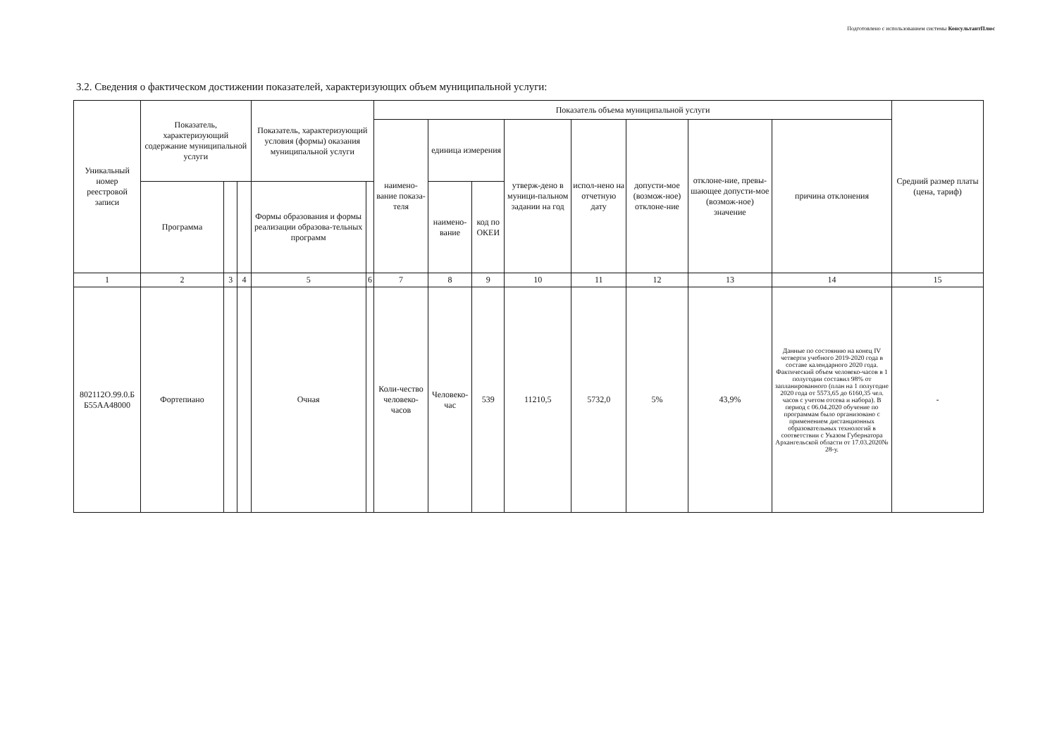Подготовлено с использованием системы КонсультантПлюс
3.2. Сведения о фактическом достижении показателей, характеризующих объем муниципальной услуги:
| Уникальный номер реестровой записи | Показатель, характеризующий содержание муниципальной услуги | | | Показатель, характеризующий условия (формы) оказания муниципальной услуги | | Показатель объема муниципальной услуги | | | | | | | | Средний размер платы (цена, тариф) |
| --- | --- | --- | --- | --- | --- | --- | --- | --- | --- | --- | --- | --- | --- | --- |
| | | | | | | наимено-вание показа-теля | единица измерения | | утверж-дено в муници-пальном задании на год | испол-нено на отчетную дату | допусти-мое (возмож-ное) отклоне-ние | отклоне-ние, превы-шающее допусти-мое (возмож-ное) значение | причина отклонения | |
| | Программа | | | Формы образования и формы реализации образова-тельных программ | | | наимено-вание | код по ОКЕИ | | | | | | |
| 1 | 2 | 3 | 4 | 5 | 6 | 7 | 8 | 9 | 10 | 11 | 12 | 13 | 14 | 15 |
| 802112О.99.0.Б Б55АА48000 | Фортепиано | | | Очная | | Коли-чество человеко-часов | Человеко-час | 539 | 11210,5 | 5732,0 | 5% | 43,9% | Данные по состоянию на конец IV четверти учебного 2019-2020 года в составе календарного 2020 года. Фактический объем человеко-часов в 1 полугодии составил 98% от запланированного (план на 1 полугодие 2020 года от 5573,65 до 6160,35 чел. часов с учетом отсева и набора). В период с 06.04.2020 обучение по программам было организовано с применением дистанционных образовательных технологий в соответствии с Указом Губернатора Архангельской области от 17.03.2020№ 28-у. | - |